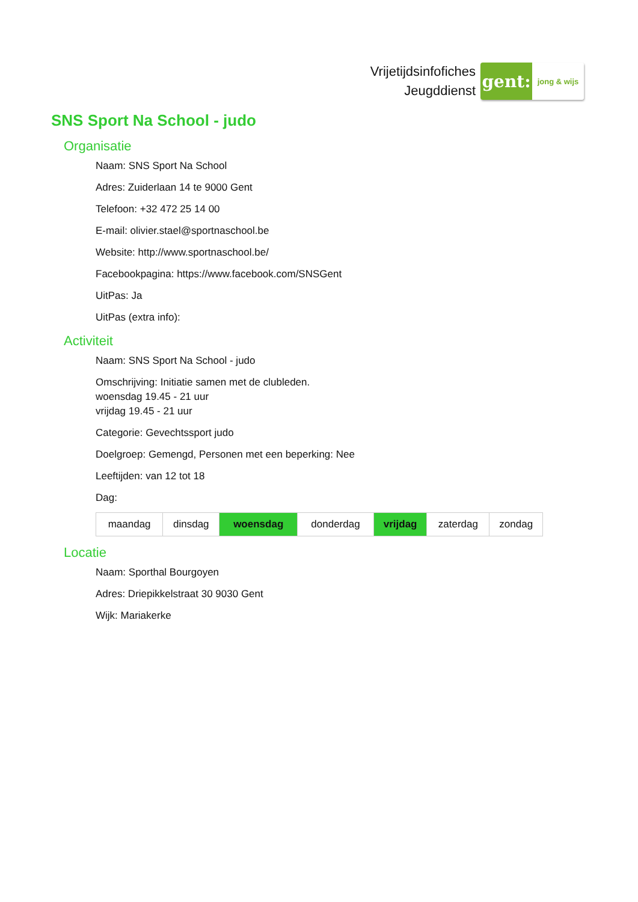Vrijetijdsinfofiches
Jeugddienst
gent:
jong & wijs
SNS Sport Na School - judo
Organisatie
Naam: SNS Sport Na School
Adres: Zuiderlaan 14 te 9000 Gent
Telefoon: +32 472 25 14 00
E-mail: olivier.stael@sportnaschool.be
Website: http://www.sportnaschool.be/
Facebookpagina: https://www.facebook.com/SNSGent
UitPas: Ja
UitPas (extra info):
Activiteit
Naam: SNS Sport Na School - judo
Omschrijving: Initiatie samen met de clubleden.
woensdag 19.45 - 21 uur
vrijdag 19.45 - 21 uur
Categorie: Gevechtssport judo
Doelgroep: Gemengd, Personen met een beperking: Nee
Leeftijden: van 12 tot 18
Dag:
| maandag | dinsdag | woensdag | donderdag | vrijdag | zaterdag | zondag |
Locatie
Naam: Sporthal Bourgoyen
Adres: Driepikkelstraat 30 9030 Gent
Wijk: Mariakerke